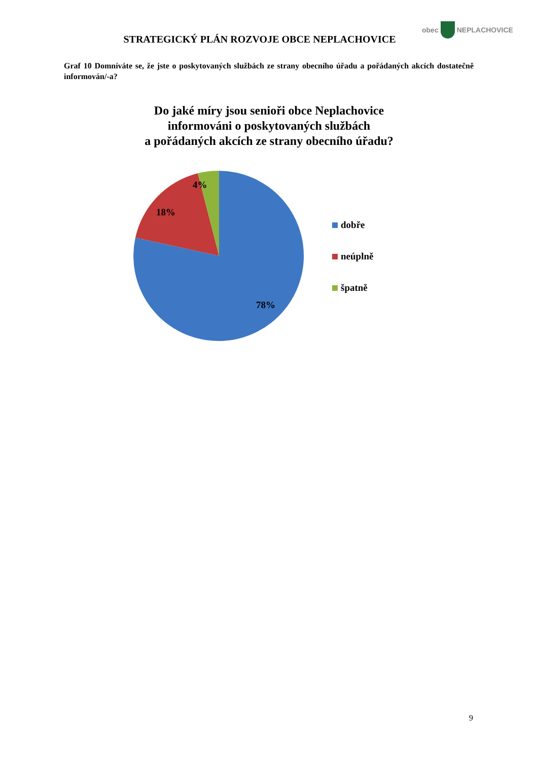STRATEGICKÝ PLÁN ROZVOJE OBCE NEPLACHOVICE
obec NEPLACHOVICE
Graf 10 Domníváte se, že jste o poskytovaných službách ze strany obecního úřadu a pořádaných akcích dostatečně informován/-a?
Do jaké míry jsou senioři obce Neplachovice
informováni o poskytovaných službách
a pořádaných akcích ze strany obecního úřadu?
4%
18%
78%
dobře
neúplně
špatně
9